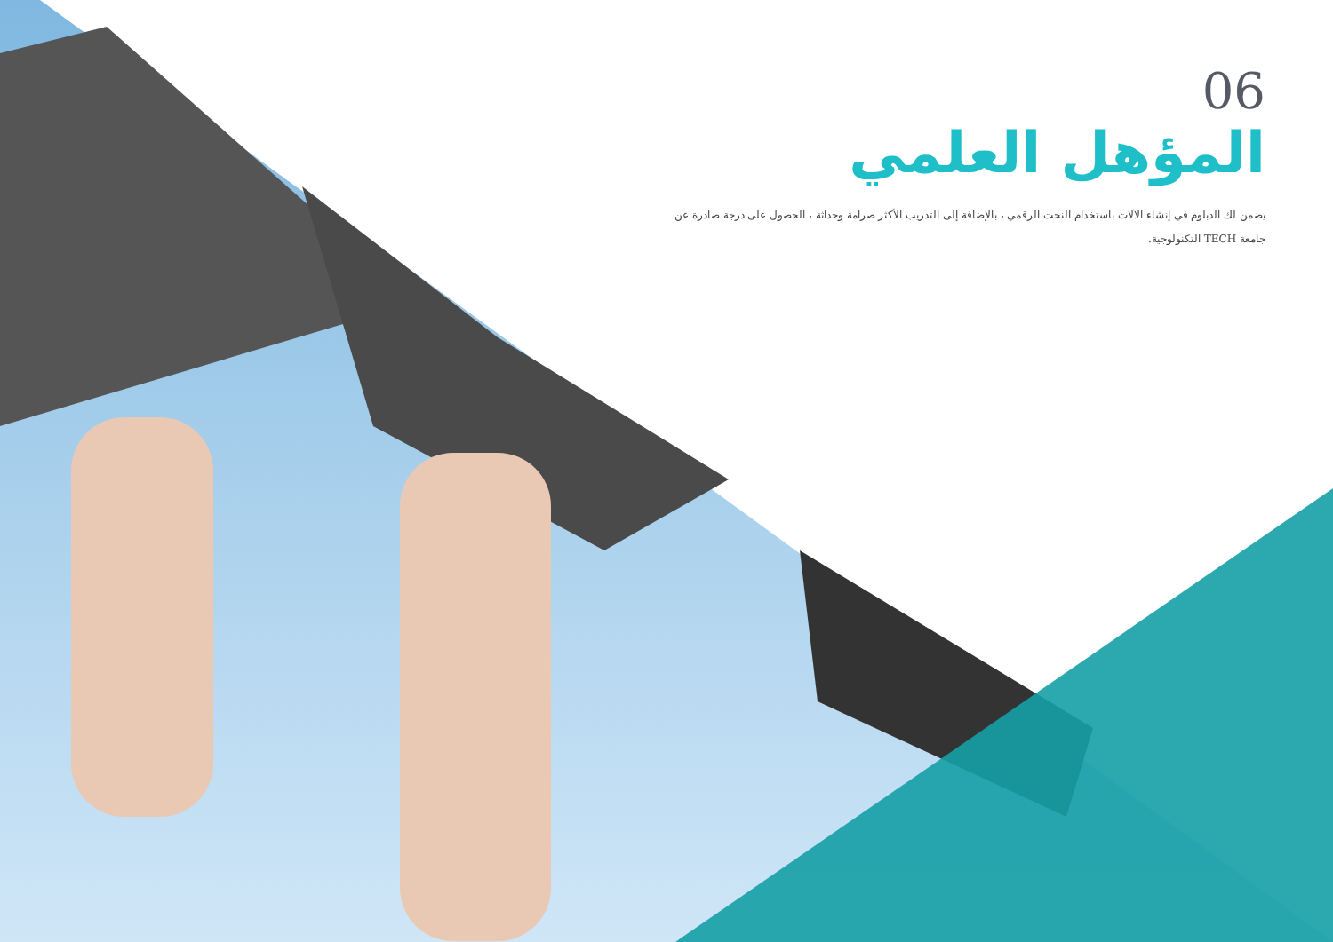06
المؤهل العلمي
يضمن لك الدبلوم في إنشاء الآلات باستخدام النحت الرقمي ، بالإضافة إلى التدريب الأكثر صرامة وحداثة ، الحصول على درجة صادرة عن جامعة TECH التكنولوجية.